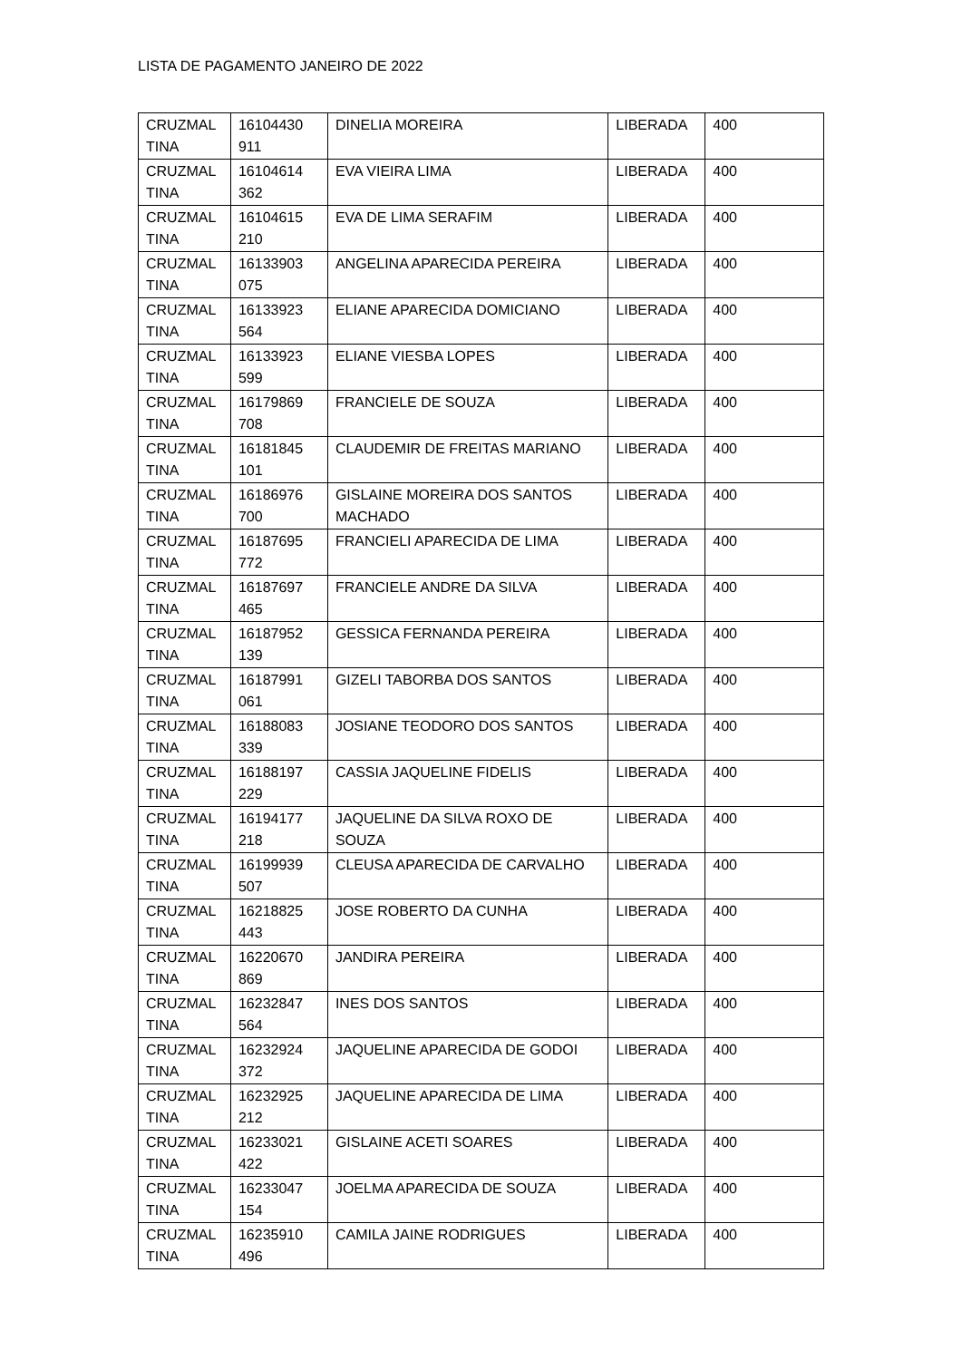LISTA DE PAGAMENTO JANEIRO DE 2022
| CRUZMAL TINA | 16104430 911 | DINELIA MOREIRA | LIBERADA | 400 |
| CRUZMAL TINA | 16104614 362 | EVA VIEIRA LIMA | LIBERADA | 400 |
| CRUZMAL TINA | 16104615 210 | EVA DE LIMA SERAFIM | LIBERADA | 400 |
| CRUZMAL TINA | 16133903 075 | ANGELINA APARECIDA PEREIRA | LIBERADA | 400 |
| CRUZMAL TINA | 16133923 564 | ELIANE APARECIDA DOMICIANO | LIBERADA | 400 |
| CRUZMAL TINA | 16133923 599 | ELIANE VIESBA LOPES | LIBERADA | 400 |
| CRUZMAL TINA | 16179869 708 | FRANCIELE DE SOUZA | LIBERADA | 400 |
| CRUZMAL TINA | 16181845 101 | CLAUDEMIR DE FREITAS MARIANO | LIBERADA | 400 |
| CRUZMAL TINA | 16186976 700 | GISLAINE MOREIRA DOS SANTOS MACHADO | LIBERADA | 400 |
| CRUZMAL TINA | 16187695 772 | FRANCIELI APARECIDA DE LIMA | LIBERADA | 400 |
| CRUZMAL TINA | 16187697 465 | FRANCIELE ANDRE DA SILVA | LIBERADA | 400 |
| CRUZMAL TINA | 16187952 139 | GESSICA FERNANDA PEREIRA | LIBERADA | 400 |
| CRUZMAL TINA | 16187991 061 | GIZELI TABORBA DOS SANTOS | LIBERADA | 400 |
| CRUZMAL TINA | 16188083 339 | JOSIANE TEODORO DOS SANTOS | LIBERADA | 400 |
| CRUZMAL TINA | 16188197 229 | CASSIA JAQUELINE FIDELIS | LIBERADA | 400 |
| CRUZMAL TINA | 16194177 218 | JAQUELINE DA SILVA ROXO DE SOUZA | LIBERADA | 400 |
| CRUZMAL TINA | 16199939 507 | CLEUSA APARECIDA DE CARVALHO | LIBERADA | 400 |
| CRUZMAL TINA | 16218825 443 | JOSE ROBERTO DA CUNHA | LIBERADA | 400 |
| CRUZMAL TINA | 16220670 869 | JANDIRA PEREIRA | LIBERADA | 400 |
| CRUZMAL TINA | 16232847 564 | INES DOS SANTOS | LIBERADA | 400 |
| CRUZMAL TINA | 16232924 372 | JAQUELINE APARECIDA DE GODOI | LIBERADA | 400 |
| CRUZMAL TINA | 16232925 212 | JAQUELINE APARECIDA DE LIMA | LIBERADA | 400 |
| CRUZMAL TINA | 16233021 422 | GISLAINE ACETI SOARES | LIBERADA | 400 |
| CRUZMAL TINA | 16233047 154 | JOELMA APARECIDA DE SOUZA | LIBERADA | 400 |
| CRUZMAL TINA | 16235910 496 | CAMILA JAINE RODRIGUES | LIBERADA | 400 |